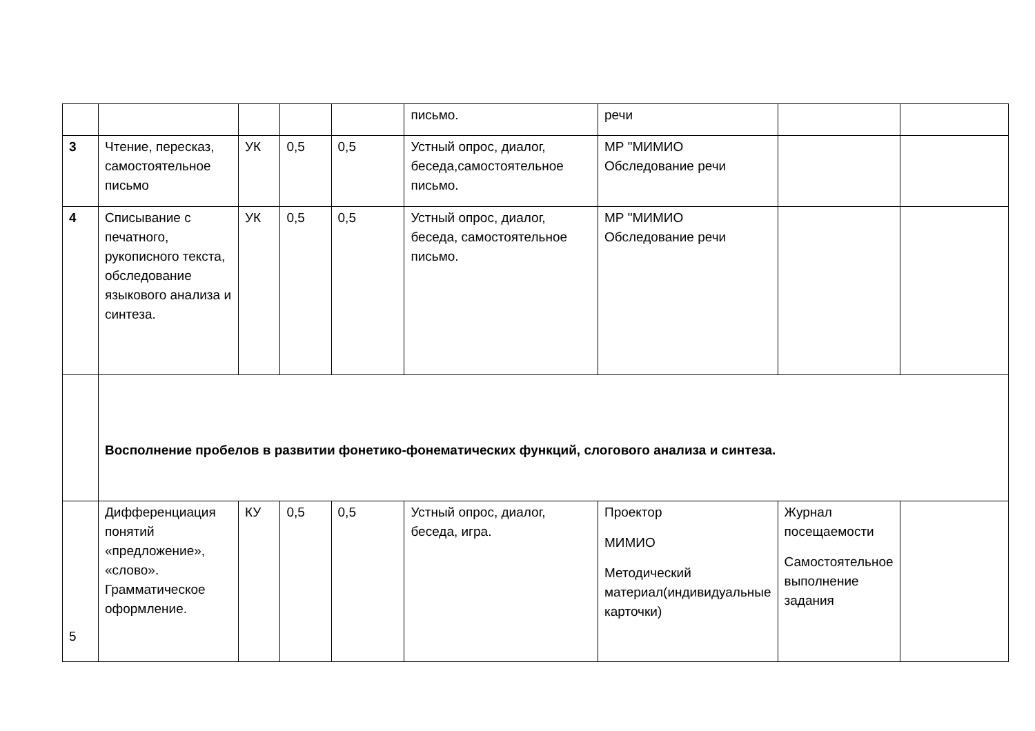| | | | | | письмо. | речи | | |
| 3 | Чтение, пересказ, самостоятельное письмо | УК | 0,5 | 0,5 | Устный опрос, диалог, беседа,самостоятельное письмо. | МР "МИМИО Обследование речи | | |
| 4 | Списывание с печатного, рукописного текста, обследование языкового анализа и синтеза. | УК | 0,5 | 0,5 | Устный опрос, диалог, беседа, самостоятельное письмо. | МР "МИМИО Обследование речи | | |
| | Восполнение пробелов в развитии фонетико-фонематических функций, слогового анализа и синтеза. | | | | | | | |
| 5 | Дифференциация понятий «предложение», «слово». Грамматическое оформление. | КУ | 0,5 | 0,5 | Устный опрос, диалог, беседа, игра. | Проектор МИМИО Методический материал(индивидуальные карточки) | Журнал посещаемости Самостоятельное выполнение задания | |